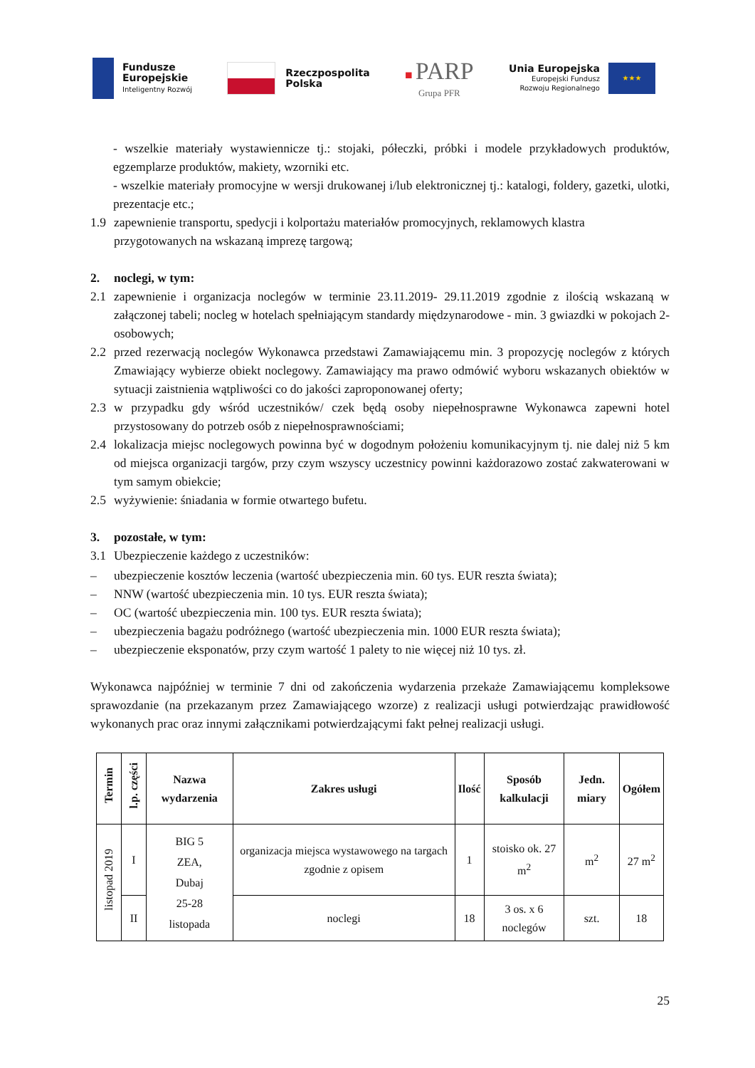Fundusze
Europejskie
Inteligentny Rozwój
Rzeczpospolita
Polska
■ PARP
Grupa PFR
Unia Europejska
Europejski Fundusz
Rozwoju Regionalnego
★★★
- wszelkie materiały wystawiennicze tj.: stojaki, półeczki, próbki i modele przykładowych produktów, egzemplarze produktów, makiety, wzorniki etc.
- wszelkie materiały promocyjne w wersji drukowanej i/lub elektronicznej tj.: katalogi, foldery, gazetki, ulotki, prezentacje etc.;
1.9 zapewnienie transportu, spedycji i kolportażu materiałów promocyjnych, reklamowych klastra przygotowanych na wskazaną imprezę targową;
2. noclegi, w tym:
2.1 zapewnienie i organizacja noclegów w terminie 23.11.2019- 29.11.2019 zgodnie z ilością wskazaną w załączonej tabeli; nocleg w hotelach spełniającym standardy międzynarodowe - min. 3 gwiazdki w pokojach 2-osobowych;
2.2 przed rezerwacją noclegów Wykonawca przedstawi Zamawiającemu min. 3 propozycję noclegów z których Zmawiający wybierze obiekt noclegowy. Zamawiający ma prawo odmówić wyboru wskazanych obiektów w sytuacji zaistnienia wątpliwości co do jakości zaproponowanej oferty;
2.3 w przypadku gdy wśród uczestników/ czek będą osoby niepełnosprawne Wykonawca zapewni hotel przystosowany do potrzeb osób z niepełnosprawnościami;
2.4 lokalizacja miejsc noclegowych powinna być w dogodnym położeniu komunikacyjnym tj. nie dalej niż 5 km od miejsca organizacji targów, przy czym wszyscy uczestnicy powinni każdorazowo zostać zakwaterowani w tym samym obiekcie;
2.5 wyżywienie: śniadania w formie otwartego bufetu.
3. pozostałe, w tym:
3.1 Ubezpieczenie każdego z uczestników:
– ubezpieczenie kosztów leczenia (wartość ubezpieczenia min. 60 tys. EUR reszta świata);
– NNW (wartość ubezpieczenia min. 10 tys. EUR reszta świata);
– OC (wartość ubezpieczenia min. 100 tys. EUR reszta świata);
– ubezpieczenia bagażu podróżnego (wartość ubezpieczenia min. 1000 EUR reszta świata);
– ubezpieczenie eksponatów, przy czym wartość 1 palety to nie więcej niż 10 tys. zł.
Wykonawca najpóźniej w terminie 7 dni od zakończenia wydarzenia przekaże Zamawiającemu kompleksowe sprawozdanie (na przekazanym przez Zamawiającego wzorze) z realizacji usługi potwierdzając prawidłowość wykonanych prac oraz innymi załącznikami potwierdzającymi fakt pełnej realizacji usługi.
| Termin | l.p. części | Nazwa wydarzenia | Zakres usługi | Ilość | Sposób kalkulacji | Jedn. miary | Ogółem |
| --- | --- | --- | --- | --- | --- | --- | --- |
| listopad 2019 | I | BIG 5 ZEA, Dubaj 25-28 listopada | organizacja miejsca wystawowego na targach zgodnie z opisem | 1 | stoisko ok. 27 m<sup>2</sup> | m<sup>2</sup> | 27 m<sup>2</sup> |
| | II | | noclegi | 18 | 3 os. x 6 noclegów | szt. | 18 |
25